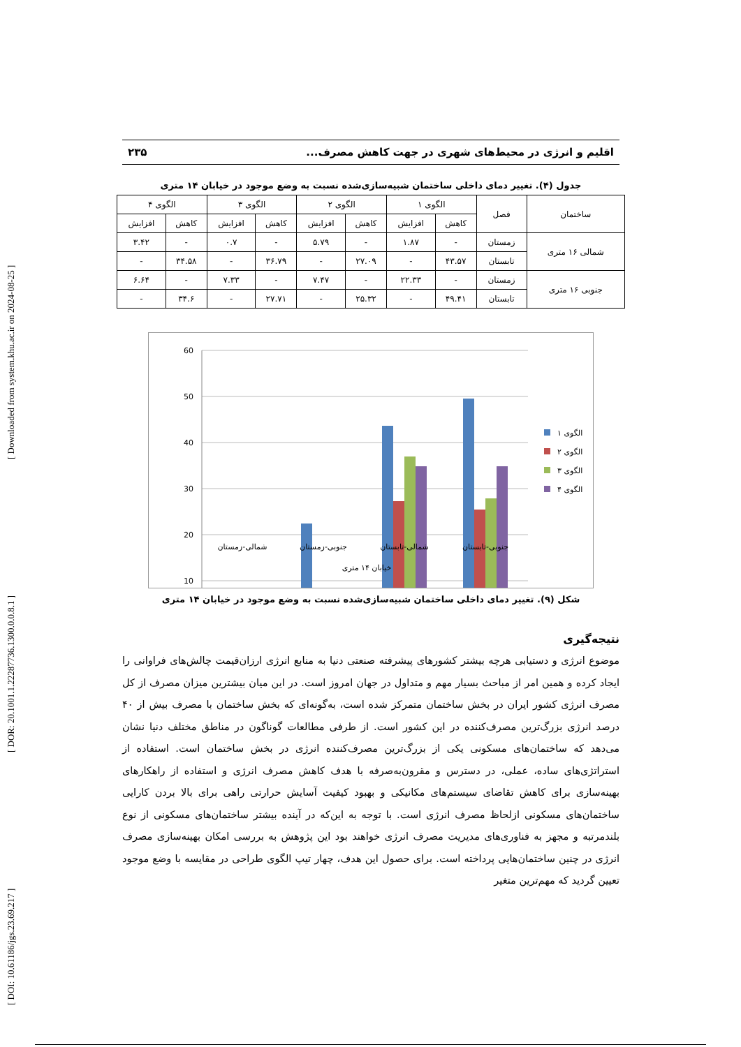[ DOI: 10.61186/jgs.23.69.217 ] [ DOR: 20.1001.1.22287736.1300.0.0.8.1 ] [ Downloaded from system.khu.ac.ir on 2024-08-25 ]
اقلیم و انرژی در محیط‌های شهری در جهت کاهش مصرف... ۲۳۵
جدول (۴). تغییر دمای داخلی ساختمان شبیه‌سازی‌شده نسبت به وضع موجود در خیابان ۱۴ متری
| ساختمان | فصل | الگوی ۱ | | الگوی ۲ | | الگوی ۳ | | الگوی ۴ | |
| --- | --- | --- | --- | --- | --- | --- | --- | --- | --- |
| | | کاهش | افزایش | کاهش | افزایش | کاهش | افزایش | کاهش | افزایش |
| شمالی ۱۶ متری | زمستان | - | ۱.۸۷ | - | ۵.۷۹ | - | ۰.۷ | - | ۳.۴۲ |
| | تابستان | ۴۳.۵۷ | - | ۲۷.۰۹ | - | ۳۶.۷۹ | - | ۳۴.۵۸ | - |
| جنوبی ۱۶ متری | زمستان | - | ۲۲.۳۳ | - | ۷.۴۷ | - | ۷.۳۳ | - | ۶.۶۴ |
| | تابستان | ۴۹.۴۱ | - | ۲۵.۳۲ | - | ۲۷.۷۱ | - | ۳۴.۶ | - |
60
50
40
30
20
10
شمالی-زمستان
جنوبی-زمستان
شمالی-تابستان
جنوبی-تابستان
خیابان ۱۴ متری
الگوی ۱
الگوی ۲
الگوی ۳
الگوی ۴
شکل (۹). تغییر دمای داخلی ساختمان شبیه‌سازی‌شده نسبت به وضع موجود در خیابان ۱۴ متری
نتیجه‌گیری
موضوع انرژی و دستیابی هرچه بیشتر کشورهای پیشرفته صنعتی دنیا به منابع انرژی ارزان‌قیمت چالش‌های فراوانی را ایجاد کرده و همین امر از مباحث بسیار مهم و متداول در جهان امروز است. در این میان بیشترین میزان مصرف از کل مصرف انرژی کشور ایران در بخش ساختمان متمرکز شده است، به‌گونه‌ای که بخش ساختمان با مصرف بیش از ۴۰ درصد انرژی بزرگ‌ترین مصرف‌کننده در این کشور است. از طرفی مطالعات گوناگون در مناطق مختلف دنیا نشان می‌دهد که ساختمان‌های مسکونی یکی از بزرگ‌ترین مصرف‌کننده انرژی در بخش ساختمان است. استفاده از استراتژی‌های ساده، عملی، در دسترس و مقرون‌به‌صرفه با هدف کاهش مصرف انرژی و استفاده از راهکارهای بهینه‌سازی برای کاهش تقاضای سیستم‌های مکانیکی و بهبود کیفیت آسایش حرارتی راهی برای بالا بردن کارایی ساختمان‌های مسکونی ازلحاظ مصرف انرژی است. با توجه به این‌که در آینده بیشتر ساختمان‌های مسکونی از نوع بلندمرتبه و مجهز به فناوری‌های مدیریت مصرف انرژی خواهند بود این پژوهش به بررسی امکان بهینه‌سازی مصرف انرژی در چنین ساختمان‌هایی پرداخته است. برای حصول این هدف، چهار تیپ الگوی طراحی در مقایسه با وضع موجود تعیین گردید که مهم‌ترین متغیر